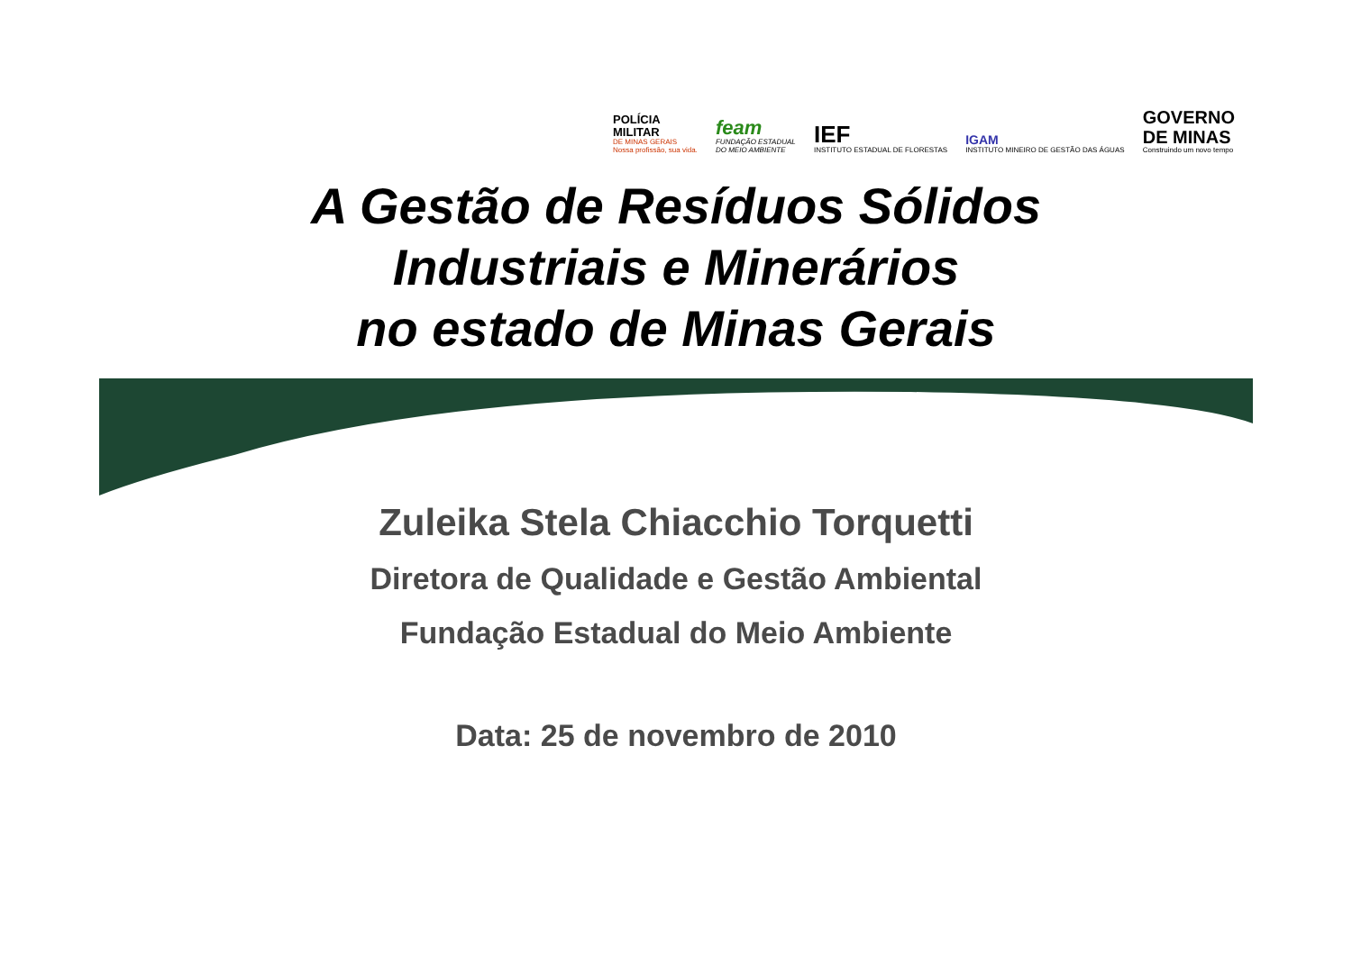POLÍCIA
MILITAR
DE MINAS GERAIS
Nossa profissão, sua vida.
feam
FUNDAÇÃO ESTADUAL
DO MEIO AMBIENTE
IEF
INSTITUTO ESTADUAL DE FLORESTAS
IGAM
INSTITUTO MINEIRO DE GESTÃO DAS ÁGUAS
GOVERNO
DE MINAS
Construindo um novo tempo
A Gestão de Resíduos Sólidos
Industriais e Minerários
no estado de Minas Gerais
Zuleika Stela Chiacchio Torquetti
Diretora de Qualidade e Gestão Ambiental
Fundação Estadual do Meio Ambiente
Data: 25 de novembro de 2010